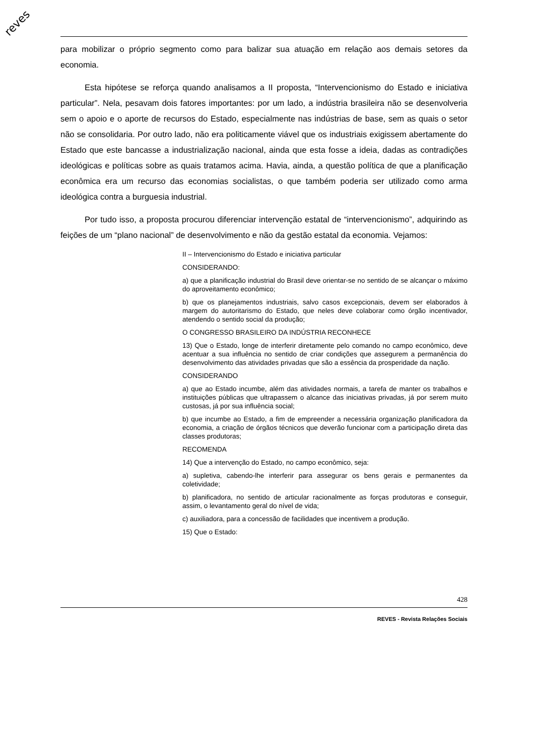reves
para mobilizar o próprio segmento como para balizar sua atuação em relação aos demais setores da economia.
Esta hipótese se reforça quando analisamos a II proposta, “Intervencionismo do Estado e iniciativa particular”. Nela, pesavam dois fatores importantes: por um lado, a indústria brasileira não se desenvolveria sem o apoio e o aporte de recursos do Estado, especialmente nas indústrias de base, sem as quais o setor não se consolidaria. Por outro lado, não era politicamente viável que os industriais exigissem abertamente do Estado que este bancasse a industrialização nacional, ainda que esta fosse a ideia, dadas as contradições ideológicas e políticas sobre as quais tratamos acima. Havia, ainda, a questão política de que a planificação econômica era um recurso das economias socialistas, o que também poderia ser utilizado como arma ideológica contra a burguesia industrial.
Por tudo isso, a proposta procurou diferenciar intervenção estatal de “intervencionismo”, adquirindo as feições de um “plano nacional” de desenvolvimento e não da gestão estatal da economia. Vejamos:
II – Intervencionismo do Estado e iniciativa particular
CONSIDERANDO:
a) que a planificação industrial do Brasil deve orientar-se no sentido de se alcançar o máximo do aproveitamento econômico;
b) que os planejamentos industriais, salvo casos excepcionais, devem ser elaborados à margem do autoritarismo do Estado, que neles deve colaborar como órgão incentivador, atendendo o sentido social da produção;
O CONGRESSO BRASILEIRO DA INDÚSTRIA RECONHECE
13) Que o Estado, longe de interferir diretamente pelo comando no campo econômico, deve acentuar a sua influência no sentido de criar condições que assegurem a permanência do desenvolvimento das atividades privadas que são a essência da prosperidade da nação.
CONSIDERANDO
a) que ao Estado incumbe, além das atividades normais, a tarefa de manter os trabalhos e instituições públicas que ultrapassem o alcance das iniciativas privadas, já por serem muito custosas, já por sua influência social;
b) que incumbe ao Estado, a fim de empreender a necessária organização planificadora da economia, a criação de órgãos técnicos que deverão funcionar com a participação direta das classes produtoras;
RECOMENDA
14) Que a intervenção do Estado, no campo econômico, seja:
a) supletiva, cabendo-lhe interferir para assegurar os bens gerais e permanentes da coletividade;
b) planificadora, no sentido de articular racionalmente as forças produtoras e conseguir, assim, o levantamento geral do nível de vida;
c) auxiliadora, para a concessão de facilidades que incentivem a produção.
15) Que o Estado:
428
REVES - Revista Relações Sociais